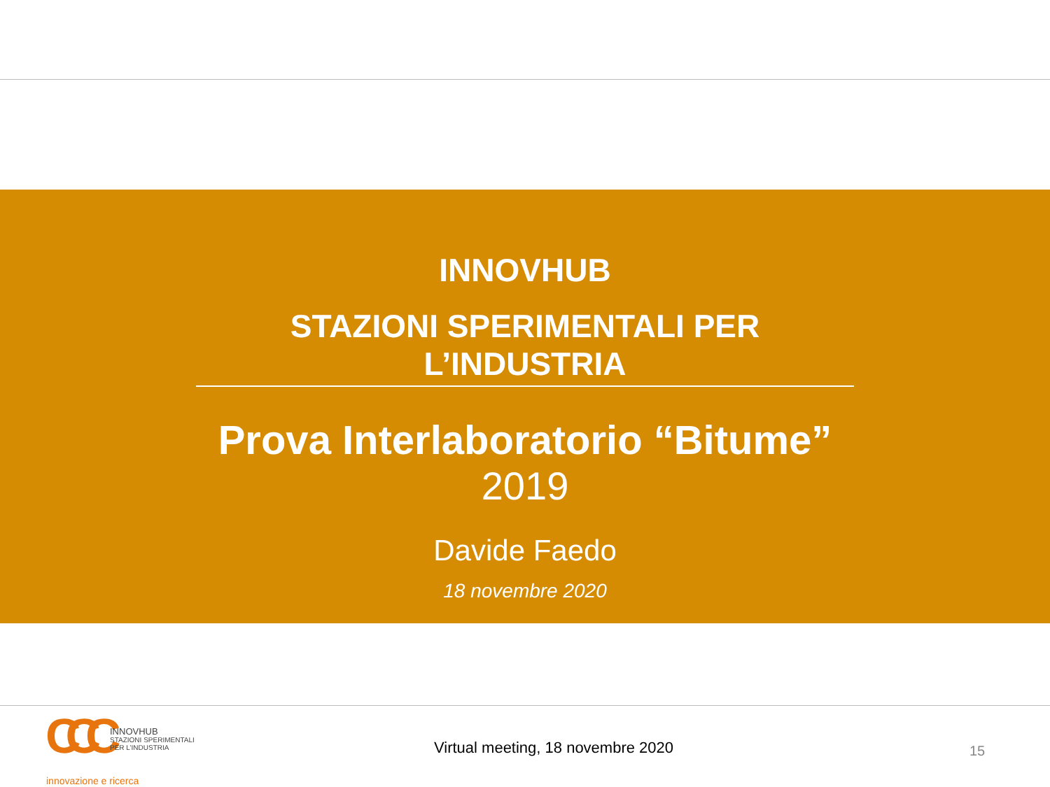INNOVHUB
STAZIONI SPERIMENTALI PER L’INDUSTRIA
Prova Interlaboratorio “Bitume”
2019
Davide Faedo
18 novembre 2020
CCC
INNOVHUB
STAZIONI SPERIMENTALI
PER L’INDUSTRIA
innovazione e ricerca
Virtual meeting, 18 novembre 2020
15